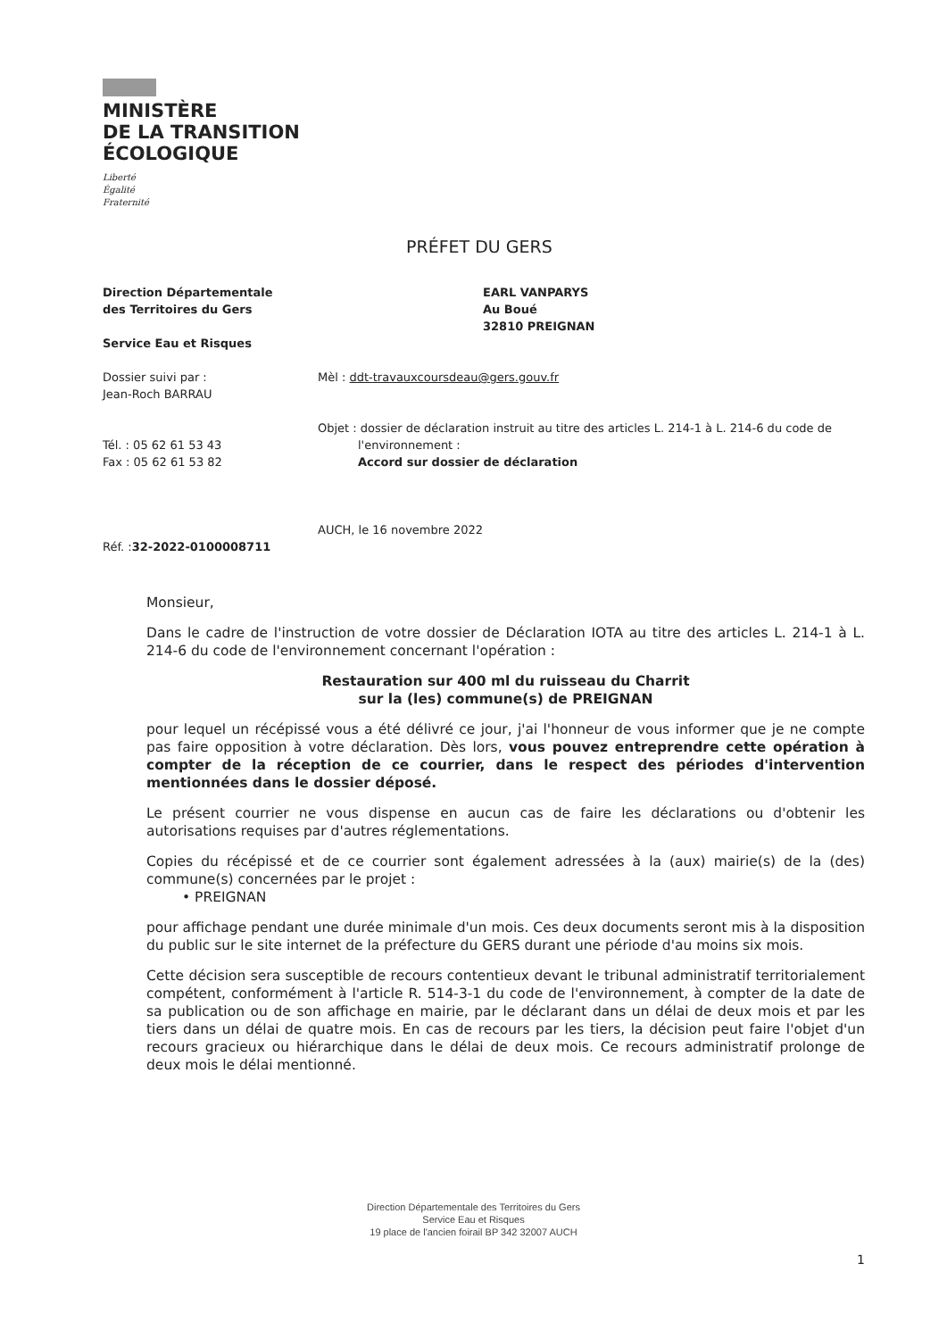MINISTÈRE
DE LA TRANSITION
ÉCOLOGIQUE
Liberté
Égalité
Fraternité
PRÉFET DU GERS
Direction Départementale
des Territoires du Gers
Service Eau et Risques
Dossier suivi par :
Jean-Roch BARRAU
Tél. : 05 62 61 53 43
Fax : 05 62 61 53 82
Réf. :32-2022-0100008711
EARL VANPARYS
Au Boué
32810 PREIGNAN
Mèl : ddt-travauxcoursdeau@gers.gouv.fr
Objet : dossier de déclaration instruit au titre des articles L. 214-1 à L. 214-6 du code de
l'environnement :
Accord sur dossier de déclaration
AUCH, le 16 novembre 2022
Monsieur,
Dans le cadre de l'instruction de votre dossier de Déclaration IOTA au titre des articles L. 214-1 à L. 214-6 du code de l'environnement concernant l'opération :
Restauration sur 400 ml du ruisseau du Charrit
sur la (les) commune(s) de PREIGNAN
pour lequel un récépissé vous a été délivré ce jour, j'ai l'honneur de vous informer que je ne compte pas faire opposition à votre déclaration. Dès lors, vous pouvez entreprendre cette opération à compter de la réception de ce courrier, dans le respect des périodes d'intervention mentionnées dans le dossier déposé.
Le présent courrier ne vous dispense en aucun cas de faire les déclarations ou d'obtenir les autorisations requises par d'autres réglementations.
Copies du récépissé et de ce courrier sont également adressées à la (aux) mairie(s) de la (des) commune(s) concernées par le projet :
• PREIGNAN
pour affichage pendant une durée minimale d'un mois. Ces deux documents seront mis à la disposition du public sur le site internet de la préfecture du GERS durant une période d'au moins six mois.
Cette décision sera susceptible de recours contentieux devant le tribunal administratif territorialement compétent, conformément à l'article R. 514-3-1 du code de l'environnement, à compter de la date de sa publication ou de son affichage en mairie, par le déclarant dans un délai de deux mois et par les tiers dans un délai de quatre mois. En cas de recours par les tiers, la décision peut faire l'objet d'un recours gracieux ou hiérarchique dans le délai de deux mois. Ce recours administratif prolonge de deux mois le délai mentionné.
Direction Départementale des Territoires du Gers
Service Eau et Risques
19 place de l'ancien foirail BP 342 32007 AUCH
1